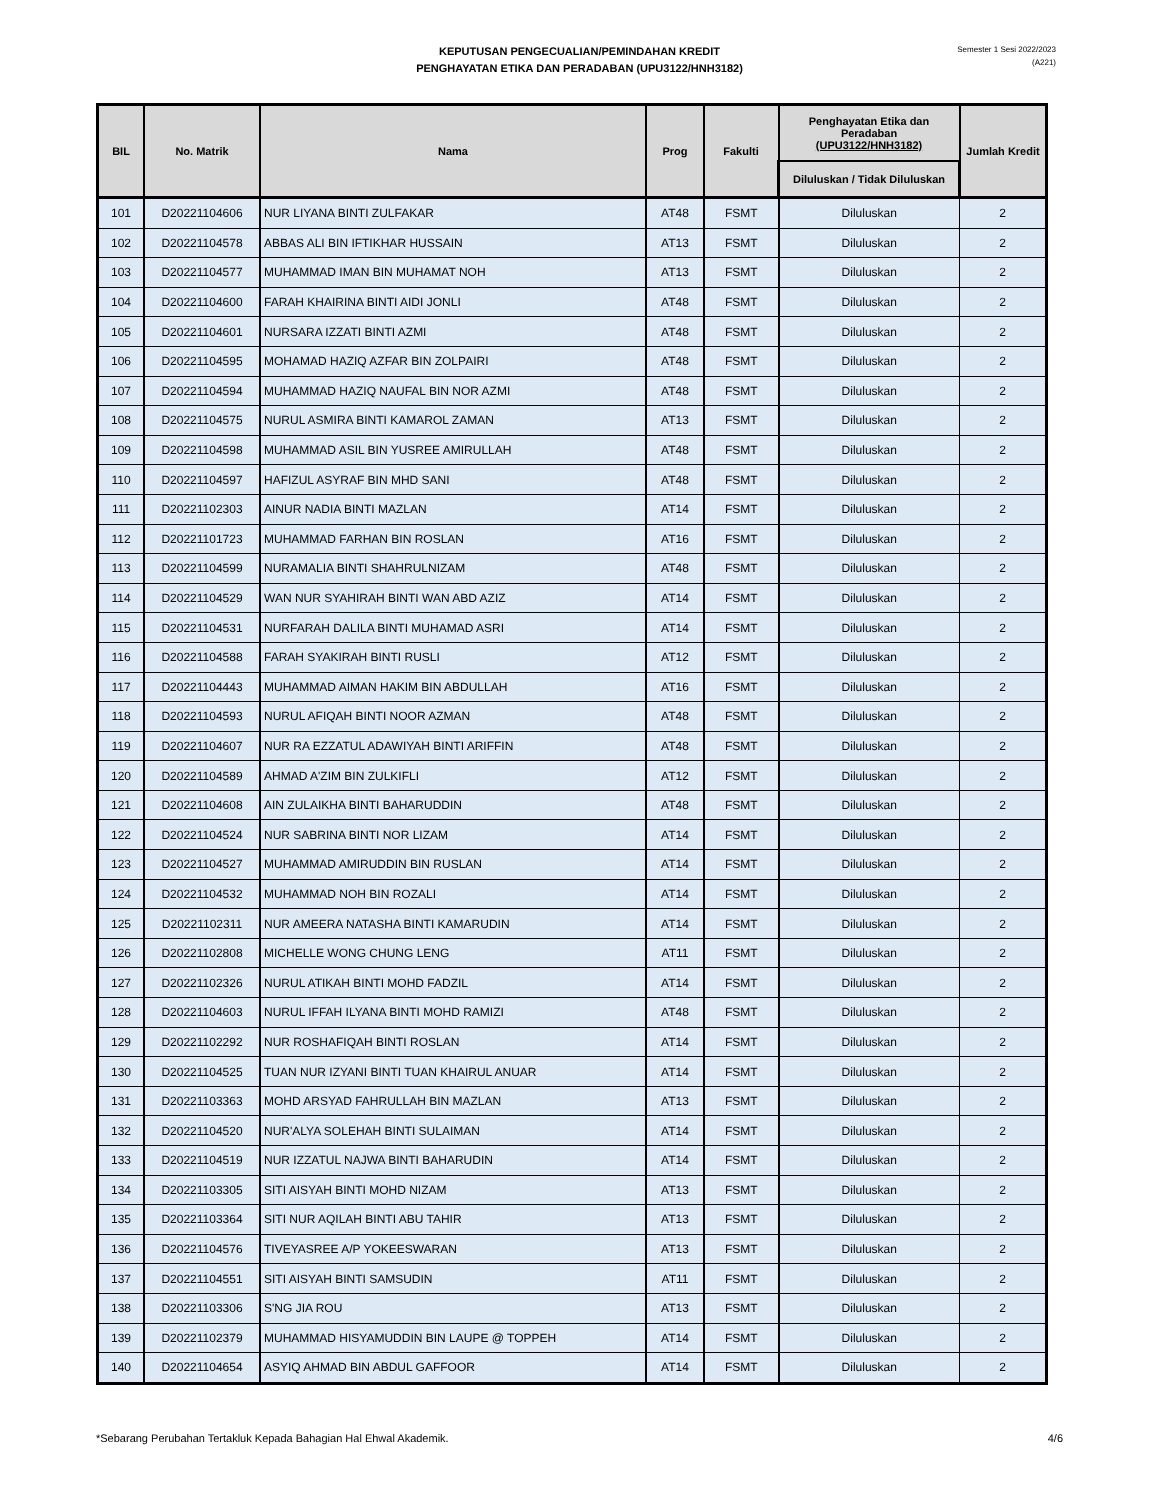KEPUTUSAN PENGECUALIAN/PEMINDAHAN KREDIT
PENGHAYATAN ETIKA DAN PERADABAN (UPU3122/HNH3182)
Semester 1 Sesi 2022/2023
(A221)
| BIL | No. Matrik | Nama | Prog | Fakulti | Penghayatan Etika dan Peradaban (UPU3122/HNH3182) | Jumlah Kredit |
| --- | --- | --- | --- | --- | --- | --- |
| | | | | | Diluluskan / Tidak Diluluskan | |
| 101 | D20221104606 | NUR LIYANA BINTI ZULFAKAR | AT48 | FSMT | Diluluskan | 2 |
| 102 | D20221104578 | ABBAS ALI BIN IFTIKHAR HUSSAIN | AT13 | FSMT | Diluluskan | 2 |
| 103 | D20221104577 | MUHAMMAD IMAN BIN MUHAMAT NOH | AT13 | FSMT | Diluluskan | 2 |
| 104 | D20221104600 | FARAH KHAIRINA BINTI AIDI JONLI | AT48 | FSMT | Diluluskan | 2 |
| 105 | D20221104601 | NURSARA IZZATI BINTI AZMI | AT48 | FSMT | Diluluskan | 2 |
| 106 | D20221104595 | MOHAMAD HAZIQ AZFAR BIN ZOLPAIRI | AT48 | FSMT | Diluluskan | 2 |
| 107 | D20221104594 | MUHAMMAD HAZIQ NAUFAL BIN NOR AZMI | AT48 | FSMT | Diluluskan | 2 |
| 108 | D20221104575 | NURUL ASMIRA BINTI KAMAROL ZAMAN | AT13 | FSMT | Diluluskan | 2 |
| 109 | D20221104598 | MUHAMMAD ASIL BIN YUSREE AMIRULLAH | AT48 | FSMT | Diluluskan | 2 |
| 110 | D20221104597 | HAFIZUL ASYRAF BIN MHD SANI | AT48 | FSMT | Diluluskan | 2 |
| 111 | D20221102303 | AINUR NADIA BINTI MAZLAN | AT14 | FSMT | Diluluskan | 2 |
| 112 | D20221101723 | MUHAMMAD FARHAN BIN ROSLAN | AT16 | FSMT | Diluluskan | 2 |
| 113 | D20221104599 | NURAMALIA BINTI SHAHRULNIZAM | AT48 | FSMT | Diluluskan | 2 |
| 114 | D20221104529 | WAN NUR SYAHIRAH BINTI WAN ABD AZIZ | AT14 | FSMT | Diluluskan | 2 |
| 115 | D20221104531 | NURFARAH DALILA BINTI MUHAMAD ASRI | AT14 | FSMT | Diluluskan | 2 |
| 116 | D20221104588 | FARAH SYAKIRAH BINTI RUSLI | AT12 | FSMT | Diluluskan | 2 |
| 117 | D20221104443 | MUHAMMAD AIMAN HAKIM BIN ABDULLAH | AT16 | FSMT | Diluluskan | 2 |
| 118 | D20221104593 | NURUL AFIQAH BINTI NOOR AZMAN | AT48 | FSMT | Diluluskan | 2 |
| 119 | D20221104607 | NUR RA EZZATUL ADAWIYAH BINTI ARIFFIN | AT48 | FSMT | Diluluskan | 2 |
| 120 | D20221104589 | AHMAD A'ZIM BIN ZULKIFLI | AT12 | FSMT | Diluluskan | 2 |
| 121 | D20221104608 | AIN ZULAIKHA BINTI BAHARUDDIN | AT48 | FSMT | Diluluskan | 2 |
| 122 | D20221104524 | NUR SABRINA BINTI NOR LIZAM | AT14 | FSMT | Diluluskan | 2 |
| 123 | D20221104527 | MUHAMMAD AMIRUDDIN BIN RUSLAN | AT14 | FSMT | Diluluskan | 2 |
| 124 | D20221104532 | MUHAMMAD NOH BIN ROZALI | AT14 | FSMT | Diluluskan | 2 |
| 125 | D20221102311 | NUR AMEERA NATASHA BINTI KAMARUDIN | AT14 | FSMT | Diluluskan | 2 |
| 126 | D20221102808 | MICHELLE WONG CHUNG LENG | AT11 | FSMT | Diluluskan | 2 |
| 127 | D20221102326 | NURUL ATIKAH BINTI MOHD FADZIL | AT14 | FSMT | Diluluskan | 2 |
| 128 | D20221104603 | NURUL IFFAH ILYANA BINTI MOHD RAMIZI | AT48 | FSMT | Diluluskan | 2 |
| 129 | D20221102292 | NUR ROSHAFIQAH BINTI ROSLAN | AT14 | FSMT | Diluluskan | 2 |
| 130 | D20221104525 | TUAN NUR IZYANI BINTI TUAN KHAIRUL ANUAR | AT14 | FSMT | Diluluskan | 2 |
| 131 | D20221103363 | MOHD ARSYAD FAHRULLAH BIN MAZLAN | AT13 | FSMT | Diluluskan | 2 |
| 132 | D20221104520 | NUR'ALYA SOLEHAH BINTI SULAIMAN | AT14 | FSMT | Diluluskan | 2 |
| 133 | D20221104519 | NUR IZZATUL NAJWA BINTI BAHARUDIN | AT14 | FSMT | Diluluskan | 2 |
| 134 | D20221103305 | SITI AISYAH BINTI MOHD NIZAM | AT13 | FSMT | Diluluskan | 2 |
| 135 | D20221103364 | SITI NUR AQILAH BINTI ABU TAHIR | AT13 | FSMT | Diluluskan | 2 |
| 136 | D20221104576 | TIVEYASREE A/P YOKEESWARAN | AT13 | FSMT | Diluluskan | 2 |
| 137 | D20221104551 | SITI AISYAH BINTI SAMSUDIN | AT11 | FSMT | Diluluskan | 2 |
| 138 | D20221103306 | S'NG JIA ROU | AT13 | FSMT | Diluluskan | 2 |
| 139 | D20221102379 | MUHAMMAD HISYAMUDDIN BIN LAUPE @ TOPPEH | AT14 | FSMT | Diluluskan | 2 |
| 140 | D20221104654 | ASYIQ AHMAD BIN ABDUL GAFFOOR | AT14 | FSMT | Diluluskan | 2 |
*Sebarang Perubahan Tertakluk Kepada Bahagian Hal Ehwal Akademik. 4/6